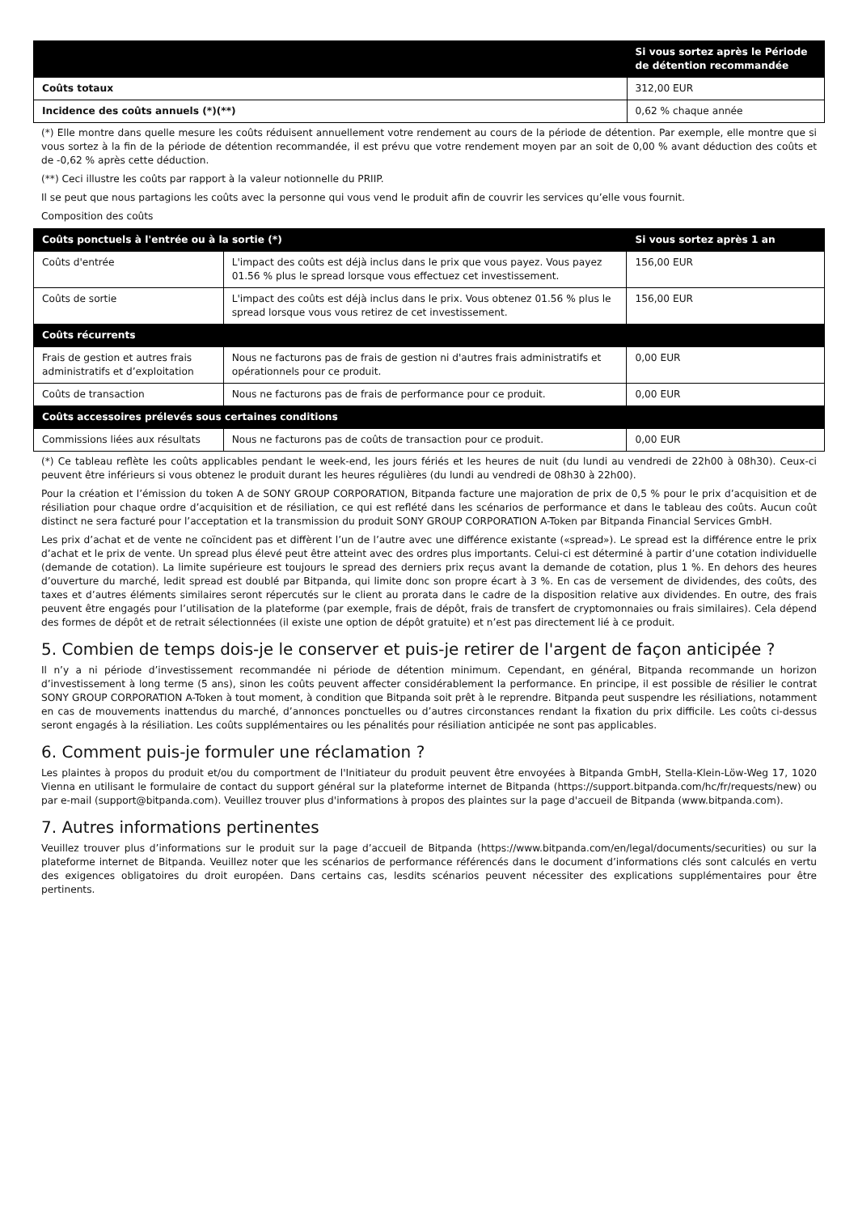| | Si vous sortez après le Période de détention recommandée |
| --- | --- |
| Coûts totaux | 312,00 EUR |
| Incidence des coûts annuels (*)(**) | 0,62 % chaque année |
(*) Elle montre dans quelle mesure les coûts réduisent annuellement votre rendement au cours de la période de détention. Par exemple, elle montre que si vous sortez à la fin de la période de détention recommandée, il est prévu que votre rendement moyen par an soit de 0,00 % avant déduction des coûts et de -0,62 % après cette déduction.
(**) Ceci illustre les coûts par rapport à la valeur notionnelle du PRIIP.
Il se peut que nous partagions les coûts avec la personne qui vous vend le produit afin de couvrir les services qu’elle vous fournit.
Composition des coûts
| Coûts ponctuels à l'entrée ou à la sortie (*) | | Si vous sortez après 1 an |
| --- | --- | --- |
| Coûts d'entrée | L'impact des coûts est déjà inclus dans le prix que vous payez. Vous payez 01.56 % plus le spread lorsque vous effectuez cet investissement. | 156,00 EUR |
| Coûts de sortie | L'impact des coûts est déjà inclus dans le prix. Vous obtenez 01.56 % plus le spread lorsque vous vous retirez de cet investissement. | 156,00 EUR |
| Coûts récurrents | | |
| Frais de gestion et autres frais administratifs et d’exploitation | Nous ne facturons pas de frais de gestion ni d'autres frais administratifs et opérationnels pour ce produit. | 0,00 EUR |
| Coûts de transaction | Nous ne facturons pas de frais de performance pour ce produit. | 0,00 EUR |
| Coûts accessoires prélevés sous certaines conditions | | |
| Commissions liées aux résultats | Nous ne facturons pas de coûts de transaction pour ce produit. | 0,00 EUR |
(*) Ce tableau reflète les coûts applicables pendant le week-end, les jours fériés et les heures de nuit (du lundi au vendredi de 22h00 à 08h30). Ceux-ci peuvent être inférieurs si vous obtenez le produit durant les heures régulières (du lundi au vendredi de 08h30 à 22h00).
Pour la création et l’émission du token A de SONY GROUP CORPORATION, Bitpanda facture une majoration de prix de 0,5 % pour le prix d’acquisition et de résiliation pour chaque ordre d’acquisition et de résiliation, ce qui est reflété dans les scénarios de performance et dans le tableau des coûts. Aucun coût distinct ne sera facturé pour l’acceptation et la transmission du produit SONY GROUP CORPORATION A-Token par Bitpanda Financial Services GmbH.
Les prix d’achat et de vente ne coïncident pas et diffèrent l’un de l’autre avec une différence existante («spread»). Le spread est la différence entre le prix d’achat et le prix de vente. Un spread plus élevé peut être atteint avec des ordres plus importants. Celui-ci est déterminé à partir d’une cotation individuelle (demande de cotation). La limite supérieure est toujours le spread des derniers prix reçus avant la demande de cotation, plus 1 %. En dehors des heures d’ouverture du marché, ledit spread est doublé par Bitpanda, qui limite donc son propre écart à 3 %. En cas de versement de dividendes, des coûts, des taxes et d’autres éléments similaires seront répercutés sur le client au prorata dans le cadre de la disposition relative aux dividendes. En outre, des frais peuvent être engagés pour l’utilisation de la plateforme (par exemple, frais de dépôt, frais de transfert de cryptomonnaies ou frais similaires). Cela dépend des formes de dépôt et de retrait sélectionnées (il existe une option de dépôt gratuite) et n’est pas directement lié à ce produit.
5. Combien de temps dois-je le conserver et puis-je retirer de l'argent de façon anticipée ?
Il n’y a ni période d’investissement recommandée ni période de détention minimum. Cependant, en général, Bitpanda recommande un horizon d’investissement à long terme (5 ans), sinon les coûts peuvent affecter considérablement la performance. En principe, il est possible de résilier le contrat SONY GROUP CORPORATION A-Token à tout moment, à condition que Bitpanda soit prêt à le reprendre. Bitpanda peut suspendre les résiliations, notamment en cas de mouvements inattendus du marché, d’annonces ponctuelles ou d’autres circonstances rendant la fixation du prix difficile. Les coûts ci-dessus seront engagés à la résiliation. Les coûts supplémentaires ou les pénalités pour résiliation anticipée ne sont pas applicables.
6. Comment puis-je formuler une réclamation ?
Les plaintes à propos du produit et/ou du comportment de l'Initiateur du produit peuvent être envoyées à Bitpanda GmbH, Stella-Klein-Löw-Weg 17, 1020 Vienna en utilisant le formulaire de contact du support général sur la plateforme internet de Bitpanda (https://support.bitpanda.com/hc/fr/requests/new) ou par e-mail (support@bitpanda.com). Veuillez trouver plus d'informations à propos des plaintes sur la page d'accueil de Bitpanda (www.bitpanda.com).
7. Autres informations pertinentes
Veuillez trouver plus d’informations sur le produit sur la page d’accueil de Bitpanda (https://www.bitpanda.com/en/legal/documents/securities) ou sur la plateforme internet de Bitpanda. Veuillez noter que les scénarios de performance référencés dans le document d’informations clés sont calculés en vertu des exigences obligatoires du droit européen. Dans certains cas, lesdits scénarios peuvent nécessiter des explications supplémentaires pour être pertinents.